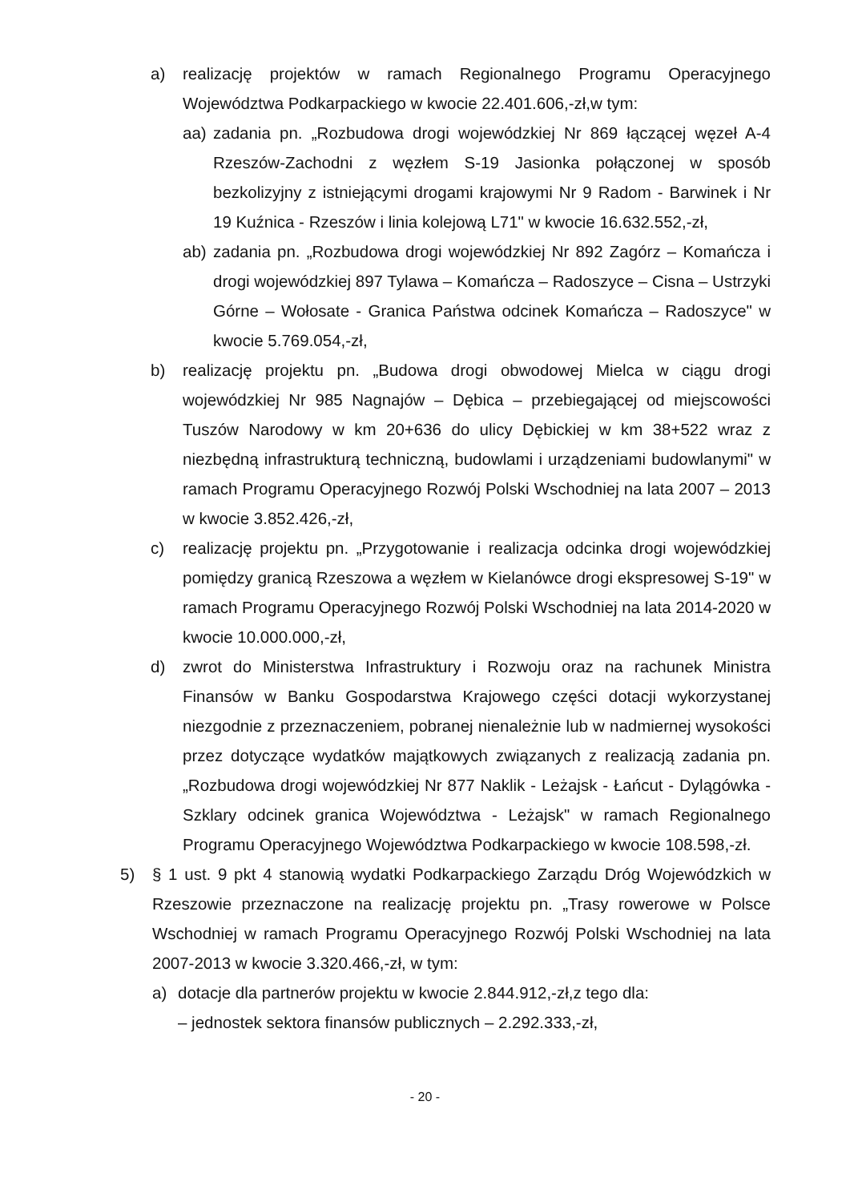a) realizację projektów w ramach Regionalnego Programu Operacyjnego Województwa Podkarpackiego w kwocie 22.401.606,-zł,w tym:
aa) zadania pn. „Rozbudowa drogi wojewódzkiej Nr 869 łączącej węzeł A-4 Rzeszów-Zachodni z węzłem S-19 Jasionka połączonej w sposób bezkolizyjny z istniejącymi drogami krajowymi Nr 9 Radom - Barwinek i Nr 19 Kuźnica - Rzeszów i linia kolejową L71" w kwocie 16.632.552,-zł,
ab) zadania pn. „Rozbudowa drogi wojewódzkiej Nr 892 Zagórz – Komańcza i drogi wojewódzkiej 897 Tylawa – Komańcza – Radoszyce – Cisna – Ustrzyki Górne – Wołosate - Granica Państwa odcinek Komańcza – Radoszyce" w kwocie 5.769.054,-zł,
b) realizację projektu pn. „Budowa drogi obwodowej Mielca w ciągu drogi wojewódzkiej Nr 985 Nagnajów – Dębica – przebiegającej od miejscowości Tuszów Narodowy w km 20+636 do ulicy Dębickiej w km 38+522 wraz z niezbędną infrastrukturą techniczną, budowlami i urządzeniami budowlanymi" w ramach Programu Operacyjnego Rozwój Polski Wschodniej na lata 2007 – 2013 w kwocie 3.852.426,-zł,
c) realizację projektu pn. „Przygotowanie i realizacja odcinka drogi wojewódzkiej pomiędzy granicą Rzeszowa a węzłem w Kielanówce drogi ekspresowej S-19" w ramach Programu Operacyjnego Rozwój Polski Wschodniej na lata 2014-2020 w kwocie 10.000.000,-zł,
d) zwrot do Ministerstwa Infrastruktury i Rozwoju oraz na rachunek Ministra Finansów w Banku Gospodarstwa Krajowego części dotacji wykorzystanej niezgodnie z przeznaczeniem, pobranej nienależnie lub w nadmiernej wysokości przez dotyczące wydatków majątkowych związanych z realizacją zadania pn. „Rozbudowa drogi wojewódzkiej Nr 877 Naklik - Leżajsk - Łańcut - Dylągówka - Szklary odcinek granica Województwa - Leżajsk" w ramach Regionalnego Programu Operacyjnego Województwa Podkarpackiego w kwocie 108.598,-zł.
5) § 1 ust. 9 pkt 4 stanowią wydatki Podkarpackiego Zarządu Dróg Wojewódzkich w Rzeszowie przeznaczone na realizację projektu pn. „Trasy rowerowe w Polsce Wschodniej w ramach Programu Operacyjnego Rozwój Polski Wschodniej na lata 2007-2013 w kwocie 3.320.466,-zł, w tym:
a) dotacje dla partnerów projektu w kwocie 2.844.912,-zł,z tego dla:
– jednostek sektora finansów publicznych – 2.292.333,-zł,
- 20 -